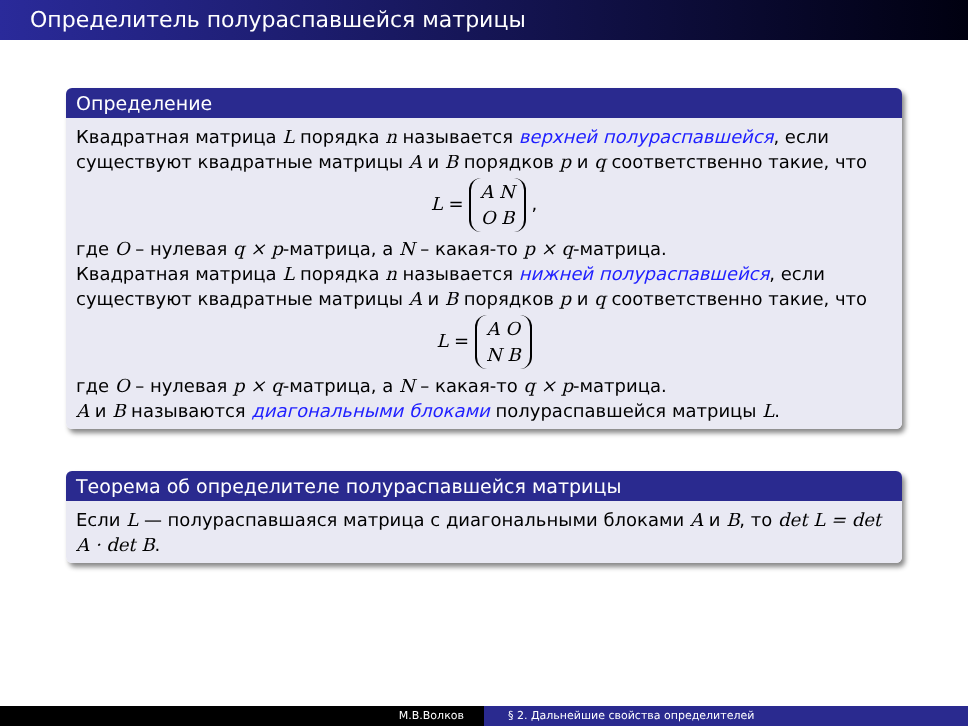Определитель полураспавшейся матрицы
Определение
Квадратная матрица L порядка n называется верхней полураспавшейся, если существуют квадратные матрицы A и B порядков p и q соответственно такие, что
L =
| A N |
| O B |
,
где O – нулевая q × p-матрица, а N – какая-то p × q-матрица.
Квадратная матрица L порядка n называется нижней полураспавшейся, если существуют квадратные матрицы A и B порядков p и q соответственно такие, что
L =
| A O |
| N B |
где O – нулевая p × q-матрица, а N – какая-то q × p-матрица.
A и B называются диагональными блоками полураспавшейся матрицы L.
Теорема об определителе полураспавшейся матрицы
Если L — полураспавшаяся матрица с диагональными блоками A и B, то det L = det A · det B.
М.В.Волков § 2. Дальнейшие свойства определителей